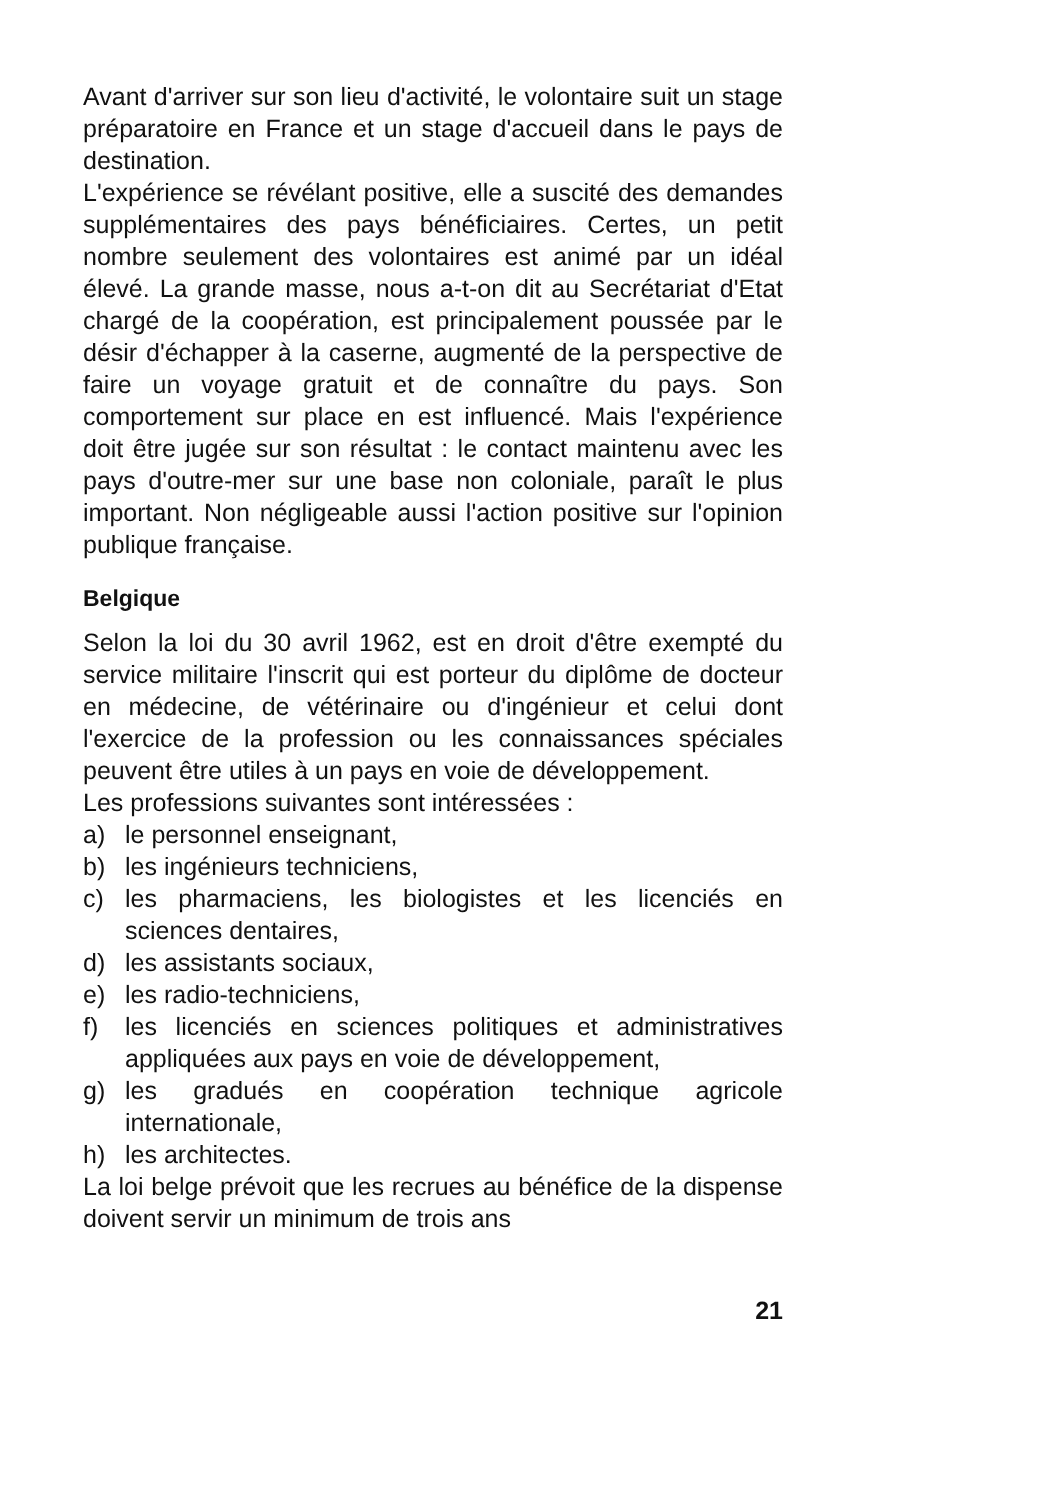Avant d'arriver sur son lieu d'activité, le volontaire suit un stage préparatoire en France et un stage d'accueil dans le pays de destination.
L'expérience se révélant positive, elle a suscité des demandes supplémentaires des pays bénéficiaires. Certes, un petit nombre seulement des volontaires est animé par un idéal élevé. La grande masse, nous a-t-on dit au Secrétariat d'Etat chargé de la coopération, est principalement poussée par le désir d'échapper à la caserne, augmenté de la perspective de faire un voyage gratuit et de connaître du pays. Son comportement sur place en est influencé. Mais l'expérience doit être jugée sur son résultat : le contact maintenu avec les pays d'outre-mer sur une base non coloniale, paraît le plus important. Non négligeable aussi l'action positive sur l'opinion publique française.
Belgique
Selon la loi du 30 avril 1962, est en droit d'être exempté du service militaire l'inscrit qui est porteur du diplôme de docteur en médecine, de vétérinaire ou d'ingénieur et celui dont l'exercice de la profession ou les connaissances spéciales peuvent être utiles à un pays en voie de développement.
Les professions suivantes sont intéressées :
a) le personnel enseignant,
b) les ingénieurs techniciens,
c) les pharmaciens, les biologistes et les licenciés en sciences dentaires,
d) les assistants sociaux,
e) les radio-techniciens,
f) les licenciés en sciences politiques et administratives appliquées aux pays en voie de développement,
g) les gradués en coopération technique agricole internationale,
h) les architectes.
La loi belge prévoit que les recrues au bénéfice de la dispense doivent servir un minimum de trois ans
21